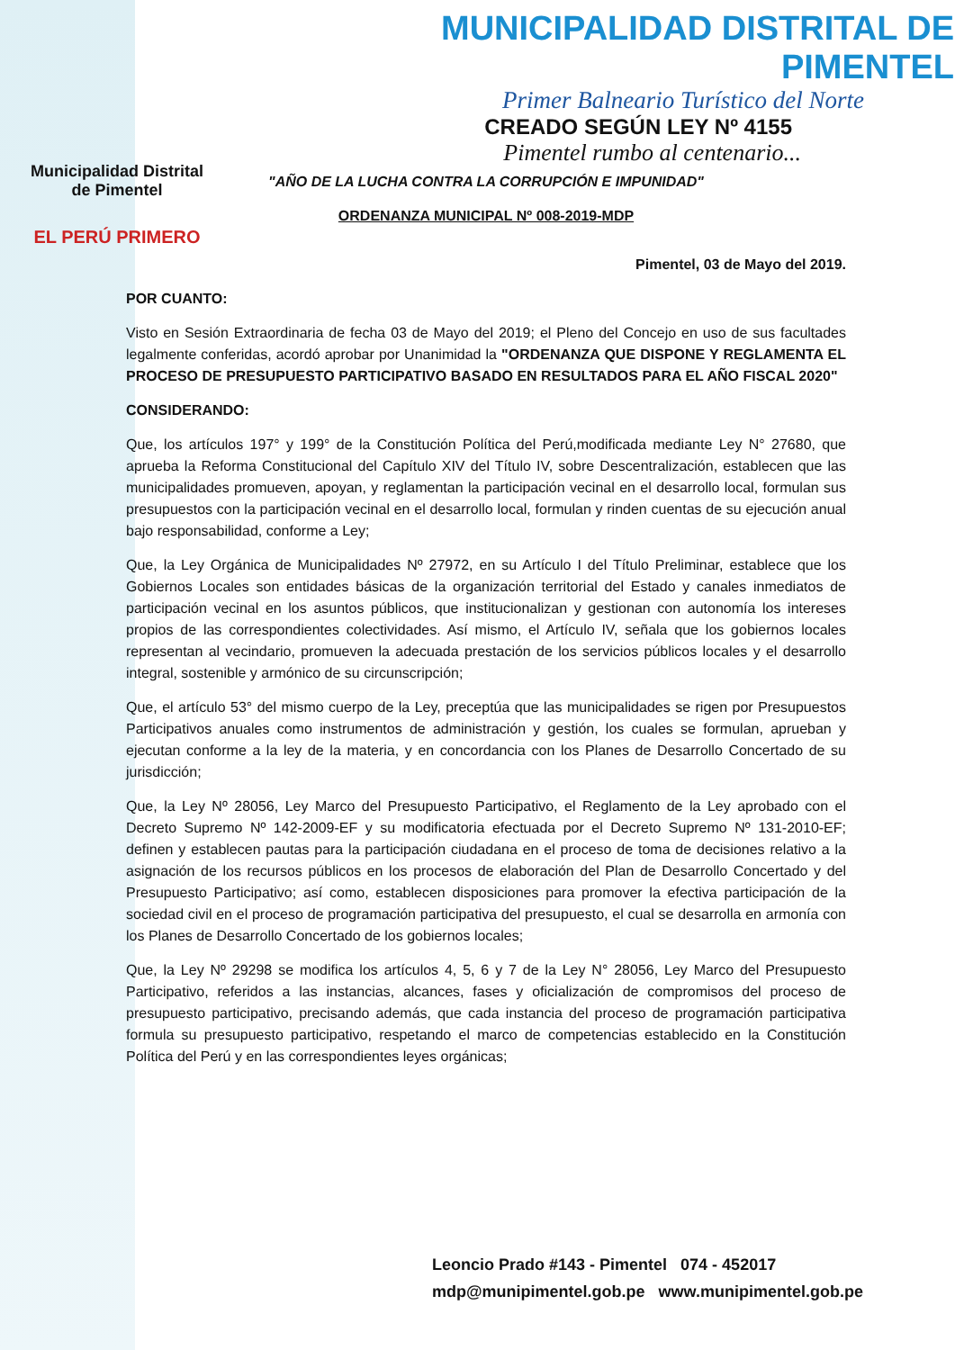Municipalidad Distrital
de Pimentel
EL PERÚ PRIMERO
MUNICIPALIDAD DISTRITAL DE PIMENTEL
Primer Balneario Turístico del Norte
CREADO SEGÚN LEY Nº 4155
Pimentel rumbo al centenario...
"AÑO DE LA LUCHA CONTRA LA CORRUPCIÓN E IMPUNIDAD"
ORDENANZA MUNICIPAL Nº 008-2019-MDP
Pimentel, 03 de Mayo del 2019.
POR CUANTO:
Visto en Sesión Extraordinaria de fecha 03 de Mayo del 2019; el Pleno del Concejo en uso de sus facultades legalmente conferidas, acordó aprobar por Unanimidad la "ORDENANZA QUE DISPONE Y REGLAMENTA EL PROCESO DE PRESUPUESTO PARTICIPATIVO BASADO EN RESULTADOS PARA EL AÑO FISCAL 2020"
CONSIDERANDO:
Que, los artículos 197° y 199° de la Constitución Política del Perú,modificada mediante Ley N° 27680, que aprueba la Reforma Constitucional del Capítulo XIV del Título IV, sobre Descentralización, establecen que las municipalidades promueven, apoyan, y reglamentan la participación vecinal en el desarrollo local, formulan sus presupuestos con la participación vecinal en el desarrollo local, formulan y rinden cuentas de su ejecución anual bajo responsabilidad, conforme a Ley;
Que, la Ley Orgánica de Municipalidades Nº 27972, en su Artículo I del Título Preliminar, establece que los Gobiernos Locales son entidades básicas de la organización territorial del Estado y canales inmediatos de participación vecinal en los asuntos públicos, que institucionalizan y gestionan con autonomía los intereses propios de las correspondientes colectividades. Así mismo, el Artículo IV, señala que los gobiernos locales representan al vecindario, promueven la adecuada prestación de los servicios públicos locales y el desarrollo integral, sostenible y armónico de su circunscripción;
Que, el artículo 53° del mismo cuerpo de la Ley, preceptúa que las municipalidades se rigen por Presupuestos Participativos anuales como instrumentos de administración y gestión, los cuales se formulan, aprueban y ejecutan conforme a la ley de la materia, y en concordancia con los Planes de Desarrollo Concertado de su jurisdicción;
Que, la Ley Nº 28056, Ley Marco del Presupuesto Participativo, el Reglamento de la Ley aprobado con el Decreto Supremo Nº 142-2009-EF y su modificatoria efectuada por el Decreto Supremo Nº 131-2010-EF; definen y establecen pautas para la participación ciudadana en el proceso de toma de decisiones relativo a la asignación de los recursos públicos en los procesos de elaboración del Plan de Desarrollo Concertado y del Presupuesto Participativo; así como, establecen disposiciones para promover la efectiva participación de la sociedad civil en el proceso de programación participativa del presupuesto, el cual se desarrolla en armonía con los Planes de Desarrollo Concertado de los gobiernos locales;
Que, la Ley Nº 29298 se modifica los artículos 4, 5, 6 y 7 de la Ley N° 28056, Ley Marco del Presupuesto Participativo, referidos a las instancias, alcances, fases y oficialización de compromisos del proceso de presupuesto participativo, precisando además, que cada instancia del proceso de programación participativa formula su presupuesto participativo, respetando el marco de competencias establecido en la Constitución Política del Perú y en las correspondientes leyes orgánicas;
Leoncio Prado #143 - Pimentel 074 - 452017
mdp@munipimentel.gob.pe www.munipimentel.gob.pe